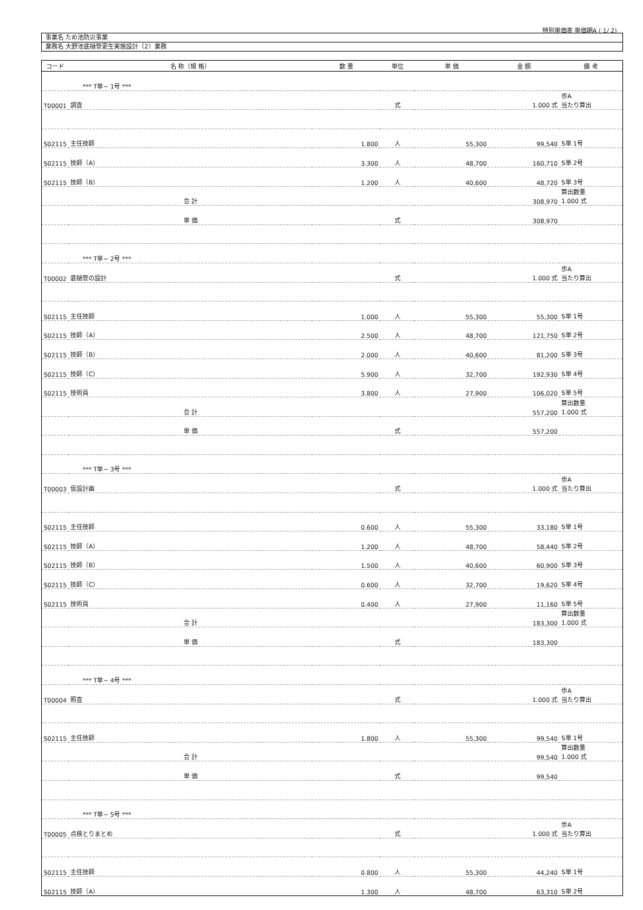特別単価表 単価期A ( 1/ 2)
事業名 ため池防災事業
業務名 大野池底樋管更生実施設計（2）業務
| コード | 名 称（規 格） | 数 量 | 単位 | 単 価 | 金 額 | 備 考 |
| --- | --- | --- | --- | --- | --- | --- |
| | *** T単− 1号 *** | | | | | |
| T00001 | 調査 | | 式 | | 1.000 式 | 歩A 当たり算出 |
| S02115 | 主任技師 | 1.800 | 人 | 55,300 | 99,540 | S単 1号 |
| S02115 | 技師（A） | 3.300 | 人 | 48,700 | 160,710 | S単 2号 |
| S02115 | 技師（B） | 1.200 | 人 | 40,600 | 48,720 | S単 3号 |
| | 合 計 | | | | 308,970 | 算出数量 1.000 式 |
| | 単 価 | | 式 | | 308,970 | |
| | *** T単− 2号 *** | | | | | |
| T00002 | 底樋管の設計 | | 式 | | 1.000 式 | 歩A 当たり算出 |
| S02115 | 主任技師 | 1.000 | 人 | 55,300 | 55,300 | S単 1号 |
| S02115 | 技師（A） | 2.500 | 人 | 48,700 | 121,750 | S単 2号 |
| S02115 | 技師（B） | 2.000 | 人 | 40,600 | 81,200 | S単 3号 |
| S02115 | 技師（C） | 5.900 | 人 | 32,700 | 192,930 | S単 4号 |
| S02115 | 技術員 | 3.800 | 人 | 27,900 | 106,020 | S単 5号 |
| | 合 計 | | | | 557,200 | 算出数量 1.000 式 |
| | 単 価 | | 式 | | 557,200 | |
| | *** T単− 3号 *** | | | | | |
| T00003 | 仮設計画 | | 式 | | 1.000 式 | 歩A 当たり算出 |
| S02115 | 主任技師 | 0.600 | 人 | 55,300 | 33,180 | S単 1号 |
| S02115 | 技師（A） | 1.200 | 人 | 48,700 | 58,440 | S単 2号 |
| S02115 | 技師（B） | 1.500 | 人 | 40,600 | 60,900 | S単 3号 |
| S02115 | 技師（C） | 0.600 | 人 | 32,700 | 19,620 | S単 4号 |
| S02115 | 技術員 | 0.400 | 人 | 27,900 | 11,160 | S単 5号 |
| | 合 計 | | | | 183,300 | 算出数量 1.000 式 |
| | 単 価 | | 式 | | 183,300 | |
| | *** T単− 4号 *** | | | | | |
| T00004 | 照査 | | 式 | | 1.000 式 | 歩A 当たり算出 |
| S02115 | 主任技師 | 1.800 | 人 | 55,300 | 99,540 | S単 1号 |
| | 合 計 | | | | 99,540 | 算出数量 1.000 式 |
| | 単 価 | | 式 | | 99,540 | |
| | *** T単− 5号 *** | | | | | |
| T00005 | 点検とりまとめ | | 式 | | 1.000 式 | 歩A 当たり算出 |
| S02115 | 主任技師 | 0.800 | 人 | 55,300 | 44,240 | S単 1号 |
| S02115 | 技師（A） | 1.300 | 人 | 48,700 | 63,310 | S単 2号 |